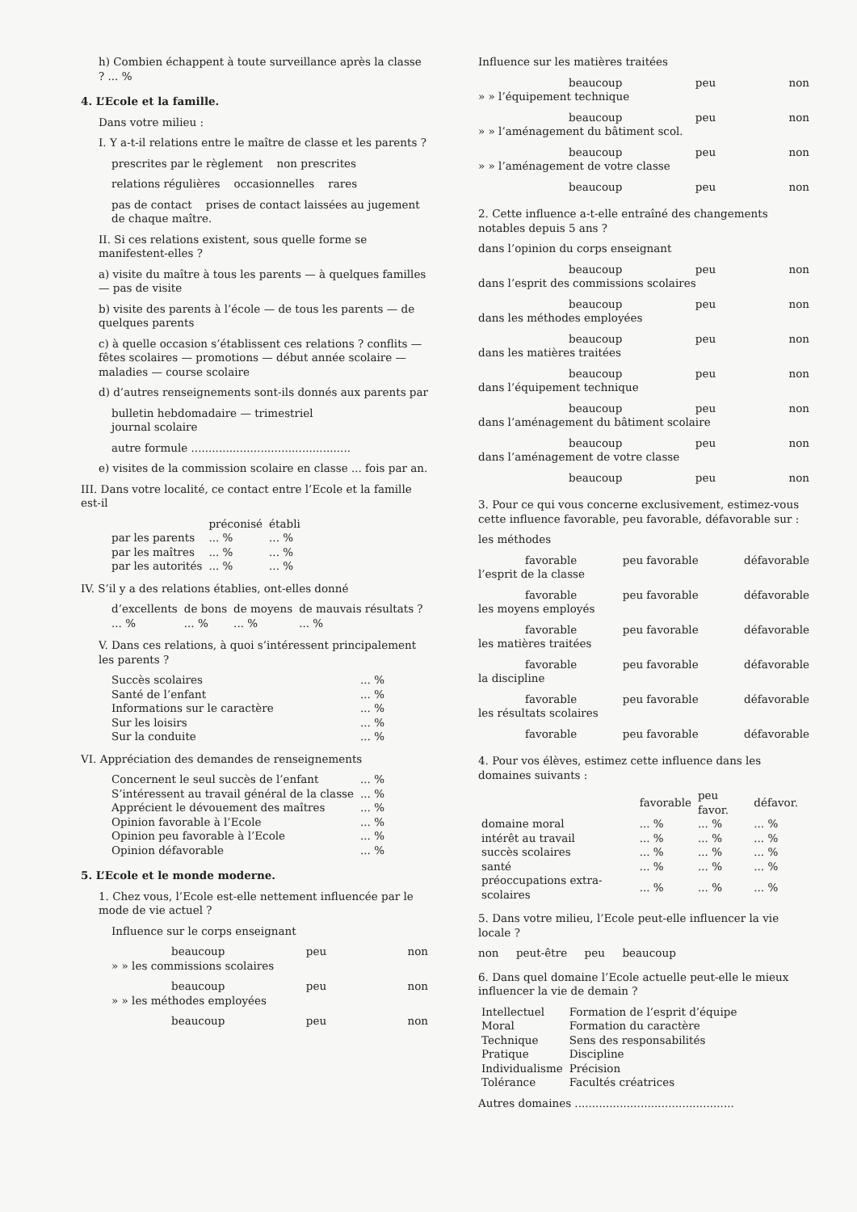h) Combien échappent à toute surveillance après la classe ? ... %
4. L’Ecole et la famille.
Dans votre milieu :
I. Y a-t-il relations entre le maître de classe et les parents ?
prescrites par le règlement non prescrites
relations régulières occasionnelles rares
pas de contact prises de contact laissées au jugement de chaque maître.
II. Si ces relations existent, sous quelle forme se manifestent-elles ?
a) visite du maître à tous les parents — à quelques familles — pas de visite
b) visite des parents à l’école — de tous les parents — de quelques parents
c) à quelle occasion s’établissent ces relations ? conflits — fêtes scolaires — promotions — début année scolaire — maladies — course scolaire
d) d’autres renseignements sont-ils donnés aux parents par
bulletin hebdomadaire — trimestriel
journal scolaire
autre formule ..............................................
e) visites de la commission scolaire en classe ... fois par an.
III. Dans votre localité, ce contact entre l’Ecole et la famille est-il
| | préconisé | établi |
| --- | --- | --- |
| par les parents | ... % | ... % |
| par les maîtres | ... % | ... % |
| par les autorités | ... % | ... % |
IV. S’il y a des relations établies, ont-elles donné
| d’excellents | de bons | de moyens | de mauvais résultats ? |
| --- | --- | --- | --- |
| ... % | ... % | ... % | ... % |
V. Dans ces relations, à quoi s’intéressent principalement les parents ?
| Succès scolaires | ... % |
| Santé de l’enfant | ... % |
| Informations sur le caractère | ... % |
| Sur les loisirs | ... % |
| Sur la conduite | ... % |
VI. Appréciation des demandes de renseignements
| Concernent le seul succès de l’enfant | ... % |
| S’intéressent au travail général de la classe | ... % |
| Apprécient le dévouement des maîtres | ... % |
| Opinion favorable à l’Ecole | ... % |
| Opinion peu favorable à l’Ecole | ... % |
| Opinion défavorable | ... % |
5. L’Ecole et le monde moderne.
1. Chez vous, l’Ecole est-elle nettement influencée par le mode de vie actuel ?
Influence sur le corps enseignant
beaucoup peu non
» » les commissions scolaires
beaucoup peu non
» » les méthodes employées
beaucoup peu non
Influence sur les matières traitées
beaucoup peu non
» » l’équipement technique
beaucoup peu non
» » l’aménagement du bâtiment scol.
beaucoup peu non
» » l’aménagement de votre classe
beaucoup peu non
2. Cette influence a-t-elle entraîné des changements notables depuis 5 ans ?
dans l’opinion du corps enseignant
beaucoup peu non
dans l’esprit des commissions scolaires
beaucoup peu non
dans les méthodes employées
beaucoup peu non
dans les matières traitées
beaucoup peu non
dans l’équipement technique
beaucoup peu non
dans l’aménagement du bâtiment scolaire
beaucoup peu non
dans l’aménagement de votre classe
beaucoup peu non
3. Pour ce qui vous concerne exclusivement, estimez-vous cette influence favorable, peu favorable, défavorable sur :
les méthodes
favorable peu favorable défavorable
l’esprit de la classe
favorable peu favorable défavorable
les moyens employés
favorable peu favorable défavorable
les matières traitées
favorable peu favorable défavorable
la discipline
favorable peu favorable défavorable
les résultats scolaires
favorable peu favorable défavorable
4. Pour vos élèves, estimez cette influence dans les domaines suivants :
| | favorable | peu favor. | défavor. |
| --- | --- | --- | --- |
| domaine moral | ... % | ... % | ... % |
| intérêt au travail | ... % | ... % | ... % |
| succès scolaires | ... % | ... % | ... % |
| santé | ... % | ... % | ... % |
| préoccupations extra-scolaires | ... % | ... % | ... % |
5. Dans votre milieu, l’Ecole peut-elle influencer la vie locale ?
non peut-être peu beaucoup
6. Dans quel domaine l’Ecole actuelle peut-elle le mieux influencer la vie de demain ?
| Intellectuel | Formation de l’esprit d’équipe |
| Moral | Formation du caractère |
| Technique | Sens des responsabilités |
| Pratique | Discipline |
| Individualisme | Précision |
| Tolérance | Facultés créatrices |
Autres domaines ..............................................